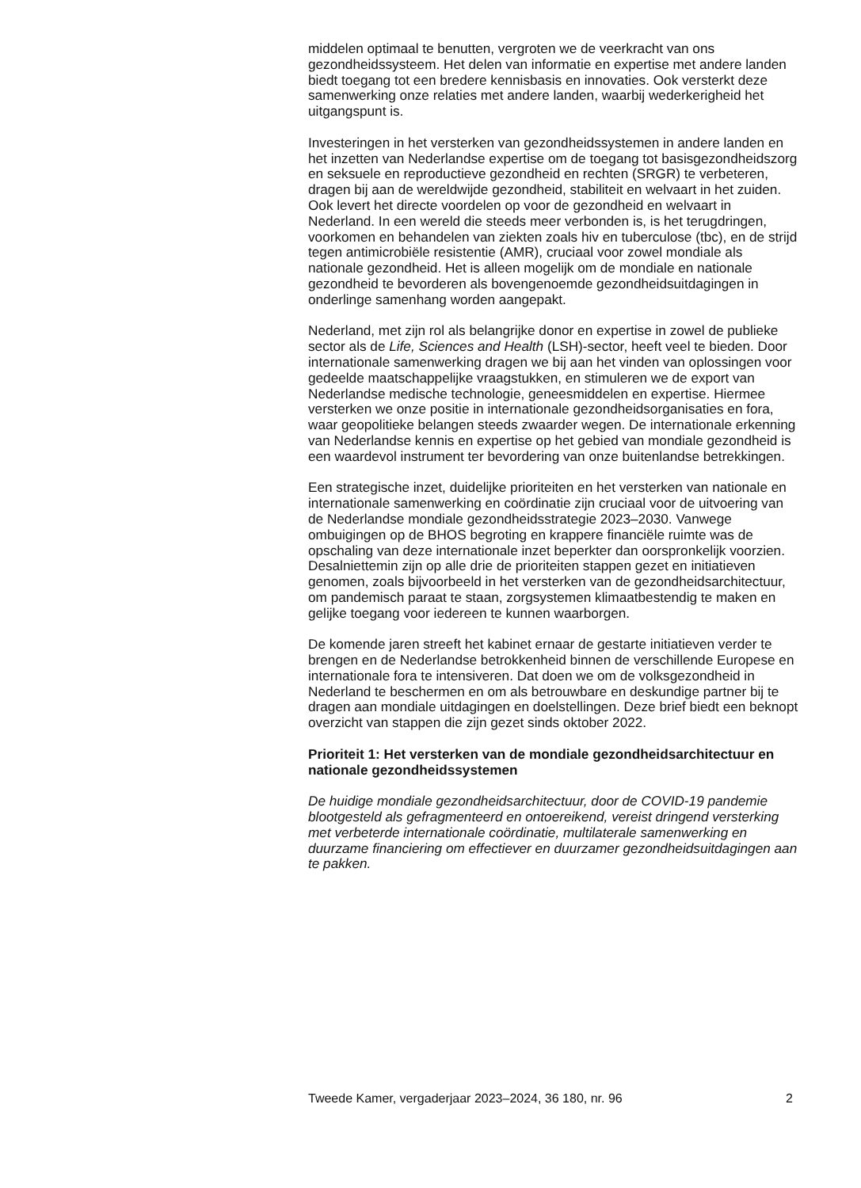middelen optimaal te benutten, vergroten we de veerkracht van ons gezondheidssysteem. Het delen van informatie en expertise met andere landen biedt toegang tot een bredere kennisbasis en innovaties. Ook versterkt deze samenwerking onze relaties met andere landen, waarbij wederkerigheid het uitgangspunt is.
Investeringen in het versterken van gezondheidssystemen in andere landen en het inzetten van Nederlandse expertise om de toegang tot basisgezondheidszorg en seksuele en reproductieve gezondheid en rechten (SRGR) te verbeteren, dragen bij aan de wereldwijde gezondheid, stabiliteit en welvaart in het zuiden. Ook levert het directe voordelen op voor de gezondheid en welvaart in Nederland. In een wereld die steeds meer verbonden is, is het terugdringen, voorkomen en behandelen van ziekten zoals hiv en tuberculose (tbc), en de strijd tegen antimicrobiële resistentie (AMR), cruciaal voor zowel mondiale als nationale gezondheid. Het is alleen mogelijk om de mondiale en nationale gezondheid te bevorderen als bovengenoemde gezondheidsuitdagingen in onderlinge samenhang worden aangepakt.
Nederland, met zijn rol als belangrijke donor en expertise in zowel de publieke sector als de Life, Sciences and Health (LSH)-sector, heeft veel te bieden. Door internationale samenwerking dragen we bij aan het vinden van oplossingen voor gedeelde maatschappelijke vraagstukken, en stimuleren we de export van Nederlandse medische technologie, geneesmiddelen en expertise. Hiermee versterken we onze positie in internationale gezondheidsorganisaties en fora, waar geopolitieke belangen steeds zwaarder wegen. De internationale erkenning van Nederlandse kennis en expertise op het gebied van mondiale gezondheid is een waardevol instrument ter bevordering van onze buitenlandse betrekkingen.
Een strategische inzet, duidelijke prioriteiten en het versterken van nationale en internationale samenwerking en coördinatie zijn cruciaal voor de uitvoering van de Nederlandse mondiale gezondheidsstrategie 2023–2030. Vanwege ombuigingen op de BHOS begroting en krappere financiële ruimte was de opschaling van deze internationale inzet beperkter dan oorspronkelijk voorzien. Desalniettemin zijn op alle drie de prioriteiten stappen gezet en initiatieven genomen, zoals bijvoorbeeld in het versterken van de gezondheidsarchitectuur, om pandemisch paraat te staan, zorgsystemen klimaatbestendig te maken en gelijke toegang voor iedereen te kunnen waarborgen.
De komende jaren streeft het kabinet ernaar de gestarte initiatieven verder te brengen en de Nederlandse betrokkenheid binnen de verschillende Europese en internationale fora te intensiveren. Dat doen we om de volksgezondheid in Nederland te beschermen en om als betrouwbare en deskundige partner bij te dragen aan mondiale uitdagingen en doelstellingen. Deze brief biedt een beknopt overzicht van stappen die zijn gezet sinds oktober 2022.
Prioriteit 1: Het versterken van de mondiale gezondheidsarchitectuur en nationale gezondheidssystemen
De huidige mondiale gezondheidsarchitectuur, door de COVID-19 pandemie blootgesteld als gefragmenteerd en ontoereikend, vereist dringend versterking met verbeterde internationale coördinatie, multilaterale samenwerking en duurzame financiering om effectiever en duurzamer gezondheidsuitdagingen aan te pakken.
Tweede Kamer, vergaderjaar 2023–2024, 36 180, nr. 96 2